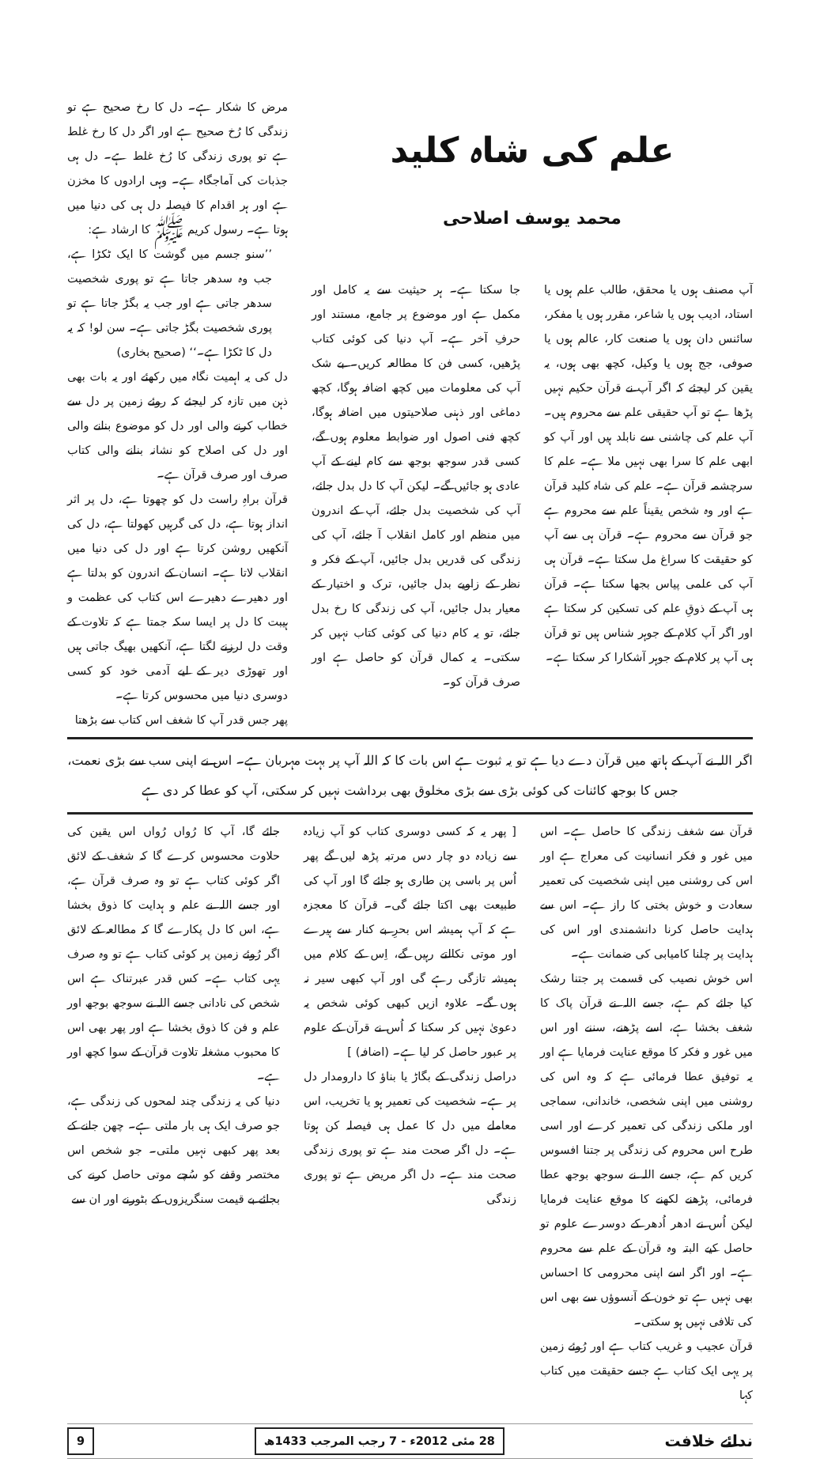علم کی شاہ کلید
محمد یوسف اصلاحی
آپ مصنف ہوں یا محقق، طالب علم ہوں یا استاد، ادیب ہوں یا شاعر، مقرر ہوں یا مفکر، سائنس دان ہوں یا صنعت کار، عالم ہوں یا صوفی، جج ہوں یا وکیل، کچھ بھی ہوں، یہ یقین کر لیجئے کہ اگر آپ نے قرآن حکیم نہیں پڑھا ہے تو آپ حقیقی علم سے محروم ہیں۔ آپ علم کی چاشنی سے نابلد ہیں اور آپ کو ابھی علم کا سرا بھی نہیں ملا ہے۔ علم کا سرچشمہ قرآن ہے۔ علم کی شاہ کلید قرآن ہے اور وہ شخص یقیناً علم سے محروم ہے جو قرآن سے محروم ہے۔ قرآن ہی سے آپ کو حقیقت کا سراغ مل سکتا ہے۔ قرآن ہی آپ کی علمی پیاس بجھا سکتا ہے۔ قرآن ہی آپ کے ذوقِ علم کی تسکین کر سکتا ہے اور اگر آپ کلام کے جوہر شناس ہیں تو قرآن ہی آپ پر کلام کے جوہر آشکارا کر سکتا ہے۔
جا سکتا ہے۔ ہر حیثیت سے یہ کامل اور مکمل ہے اور موضوع پر جامع، مستند اور حرفِ آخر ہے۔ آپ دنیا کی کوئی کتاب پڑھیں، کسی فن کا مطالعہ کریں۔ بے شک آپ کی معلومات میں کچھ اضافہ ہوگا، کچھ دماغی اور ذہنی صلاحیتوں میں اضافہ ہوگا، کچھ فنی اصول اور ضوابط معلوم ہوں گے، کسی قدر سوجھ بوجھ سے کام لینے کے آپ عادی ہو جائیں گے۔ لیکن آپ کا دل بدل جائے، آپ کی شخصیت بدل جائے، آپ کے اندرون میں منظم اور کامل انقلاب آ جائے، آپ کی زندگی کی قدریں بدل جائیں، آپ کے فکر و نظر کے زاویے بدل جائیں، ترک و اختیار کے معیار بدل جائیں، آپ کی زندگی کا رخ بدل جائے، تو یہ کام دنیا کی کوئی کتاب نہیں کر سکتی۔ یہ کمال قرآن کو حاصل ہے اور صرف قرآن کو۔
مرض کا شکار ہے۔ دل کا رخ صحیح ہے تو زندگی کا رُخ صحیح ہے اور اگر دل کا رخ غلط ہے تو پوری زندگی کا رُخ غلط ہے۔ دل ہی جذبات کی آماجگاہ ہے۔ وہی ارادوں کا مخزن ہے اور ہر اقدام کا فیصلہ دل ہی کی دنیا میں ہوتا ہے۔ رسول کریم ﷺ کا ارشاد ہے:
’’سنو جسم میں گوشت کا ایک ٹکڑا ہے، جب وہ سدھر جاتا ہے تو پوری شخصیت سدھر جاتی ہے اور جب یہ بگڑ جاتا ہے تو پوری شخصیت بگڑ جاتی ہے۔ سن لو! کہ یہ دل کا ٹکڑا ہے۔‘‘ (صحیح بخاری)
دل کی یہ اہمیت نگاہ میں رکھئے اور یہ بات بھی ذہن میں تازہ کر لیجئے کہ روئے زمین پر دل سے خطاب کرنے والی اور دل کو موضوع بنانے والی اور دل کی اصلاح کو نشانہ بنانے والی کتاب صرف اور صرف قرآن ہے۔
قرآن براہِ راست دل کو چھوتا ہے، دل پر اثر انداز ہوتا ہے، دل کی گرہیں کھولتا ہے، دل کی آنکھیں روشن کرتا ہے اور دل کی دنیا میں انقلاب لاتا ہے۔ انسان کے اندرون کو بدلتا ہے اور دھیرے دھیرے اس کتاب کی عظمت و ہیبت کا دل پر ایسا سکہ جمتا ہے کہ تلاوت کے وقت دل لرزنے لگتا ہے، آنکھیں بھیگ جاتی ہیں اور تھوڑی دیر کے لیے آدمی خود کو کسی دوسری دنیا میں محسوس کرتا ہے۔
پھر جس قدر آپ کا شغف اس کتاب سے بڑھتا
اگر اللہ نے آپ کے ہاتھ میں قرآن دے دیا ہے تو یہ ثبوت ہے اس بات کا کہ اللہ آپ پر بہت مہربان ہے۔ اس نے اپنی سب سے بڑی نعمت، جس کا بوجھ کائنات کی کوئی بڑی سے بڑی مخلوق بھی برداشت نہیں کر سکتی، آپ کو عطا کر دی ہے
قرآن سے شغف زندگی کا حاصل ہے۔ اس میں غور و فکر انسانیت کی معراج ہے اور اس کی روشنی میں اپنی شخصیت کی تعمیر سعادت و خوش بختی کا راز ہے۔ اس سے ہدایت حاصل کرنا دانشمندی اور اس کی ہدایت پر چلنا کامیابی کی ضمانت ہے۔
اس خوش نصیب کی قسمت پر جتنا رشک کیا جائے کم ہے، جسے اللہ نے قرآن پاک کا شغف بخشا ہے، اسے پڑھنے، سننے اور اس میں غور و فکر کا موقع عنایت فرمایا ہے اور یہ توفیق عطا فرمائی ہے کہ وہ اس کی روشنی میں اپنی شخصی، خاندانی، سماجی اور ملکی زندگی کی تعمیر کرے اور اسی طرح اس محروم کی زندگی پر جتنا افسوس کریں کم ہے، جسے اللہ نے سوجھ بوجھ عطا فرمائی، پڑھنے لکھنے کا موقع عنایت فرمایا لیکن اُس نے ادھر اُدھر کے دوسرے علوم تو حاصل کیے البتہ وہ قرآن کے علم سے محروم ہے۔ اور اگر اسے اپنی محرومی کا احساس بھی نہیں ہے تو خون کے آنسوؤں سے بھی اس کی تلافی نہیں ہو سکتی۔
قرآن عجیب و غریب کتاب ہے اور رُوئے زمین پر یہی ایک کتاب ہے جسے حقیقت میں کتاب کہا
[ پھر یہ کہ کسی دوسری کتاب کو آپ زیادہ سے زیادہ دو چار دس مرتبہ پڑھ لیں گے پھر اُس پر باسی پن طاری ہو جائے گا اور آپ کی طبیعت بھی اکتا جائے گی۔ قرآن کا معجزہ ہے کہ آپ ہمیشہ اس بحرِ بے کنار سے ہیرے اور موتی نکالتے رہیں گے، اِس کے کلام میں ہمیشہ تازگی رہے گی اور آپ کبھی سیر نہ ہوں گے۔ علاوہ ازیں کبھی کوئی شخص یہ دعویٰ نہیں کر سکتا کہ اُس نے قرآن کے علوم پر عبور حاصل کر لیا ہے۔ (اضافہ) ]
دراصل زندگی کے بگاڑ یا بناؤ کا دارومدار دل پر ہے۔ شخصیت کی تعمیر ہو یا تخریب، اس معاملے میں دل کا عمل ہی فیصلہ کن ہوتا ہے۔ دل اگر صحت مند ہے تو پوری زندگی صحت مند ہے۔ دل اگر مریض ہے تو پوری زندگی
جائے گا، آپ کا رُواں رُواں اس یقین کی حلاوت محسوس کرے گا کہ شغف کے لائق اگر کوئی کتاب ہے تو وہ صرف قرآن ہے، اور جسے اللہ نے علم و ہدایت کا ذوق بخشا ہے، اس کا دل پکارے گا کہ مطالعہ کے لائق اگر رُوئے زمین پر کوئی کتاب ہے تو وہ صرف یہی کتاب ہے۔ کس قدر عبرتناک ہے اس شخص کی نادانی جسے اللہ نے سوجھ بوجھ اور علم و فن کا ذوق بخشا ہے اور پھر بھی اس کا محبوب مشغلہ تلاوت قرآن کے سوا کچھ اور ہے۔
دنیا کی یہ زندگی چند لمحوں کی زندگی ہے، جو صرف ایک ہی بار ملتی ہے۔ چھن جانے کے بعد پھر کبھی نہیں ملتی۔ جو شخص اس مختصر وقفے کو سُچے موتی حاصل کرنے کی بجائے بے قیمت سنگریزوں کے بٹورنے اور ان سے
ندائے خلافت 28 مئی 2012ء - 7 رجب المرجب 1433ھ 9